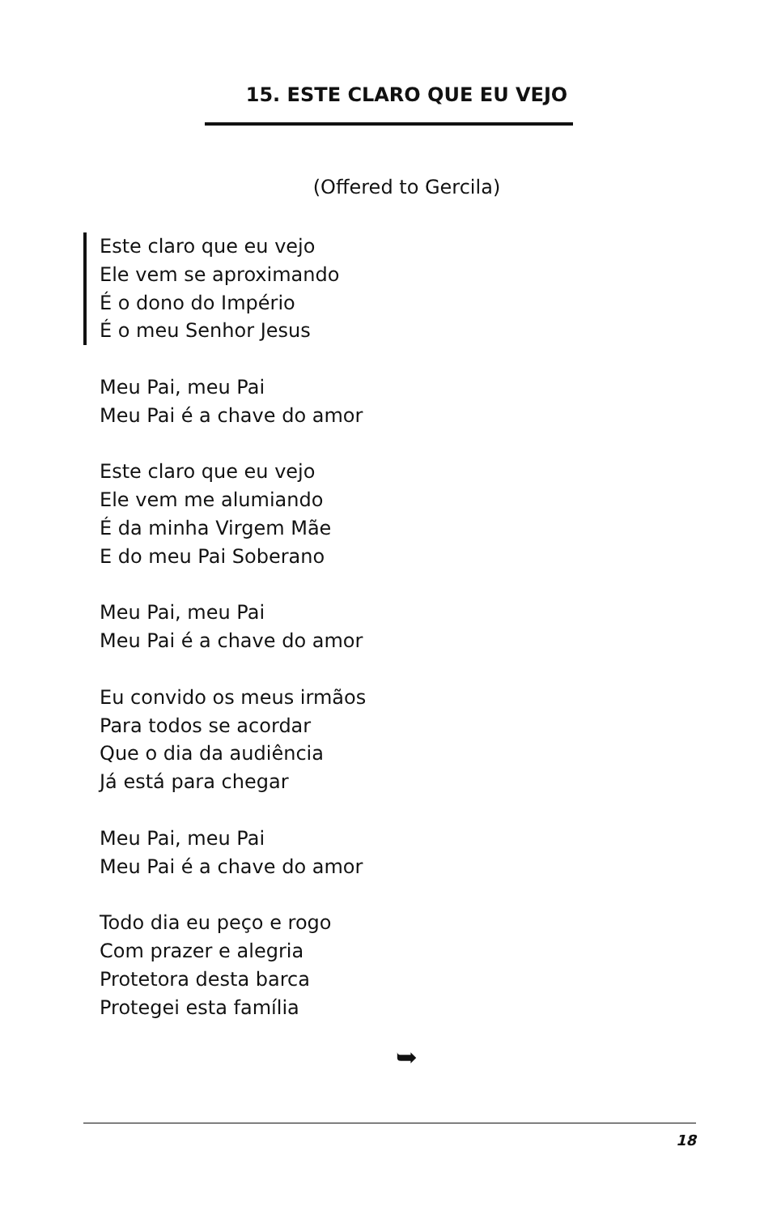15. ESTE CLARO QUE EU VEJO
(Offered to Gercila)
Este claro que eu vejo
Ele vem se aproximando
É o dono do Império
É o meu Senhor Jesus
Meu Pai, meu Pai
Meu Pai é a chave do amor
Este claro que eu vejo
Ele vem me alumiando
É da minha Virgem Mãe
E do meu Pai Soberano
Meu Pai, meu Pai
Meu Pai é a chave do amor
Eu convido os meus irmãos
Para todos se acordar
Que o dia da audiência
Já está para chegar
Meu Pai, meu Pai
Meu Pai é a chave do amor
Todo dia eu peço e rogo
Com prazer e alegria
Protetora desta barca
Protegei esta família
➥
18